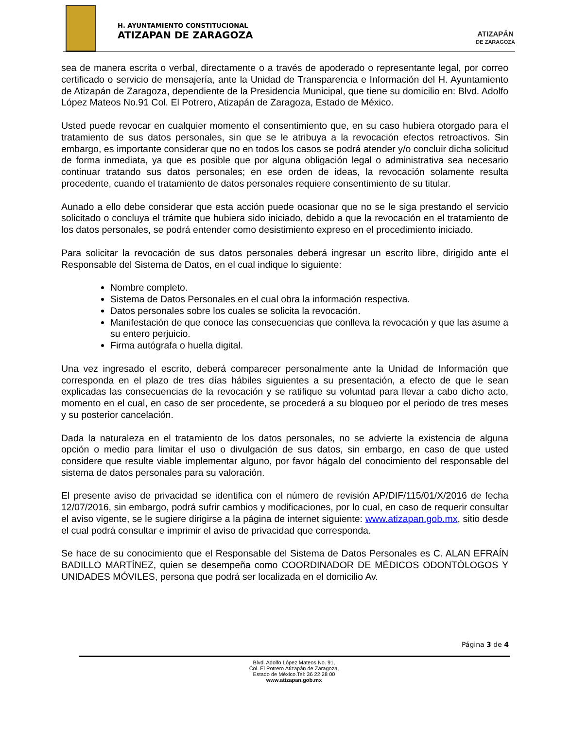H. AYUNTAMIENTO CONSTITUCIONAL
ATIZAPAN DE ZARAGOZA
ATIZAPÁN
DE ZARAGOZA
sea de manera escrita o verbal, directamente o a través de apoderado o representante legal, por correo certificado o servicio de mensajería, ante la Unidad de Transparencia e Información del H. Ayuntamiento de Atizapán de Zaragoza, dependiente de la Presidencia Municipal, que tiene su domicilio en: Blvd. Adolfo López Mateos No.91 Col. El Potrero, Atizapán de Zaragoza, Estado de México.
Usted puede revocar en cualquier momento el consentimiento que, en su caso hubiera otorgado para el tratamiento de sus datos personales, sin que se le atribuya a la revocación efectos retroactivos. Sin embargo, es importante considerar que no en todos los casos se podrá atender y/o concluir dicha solicitud de forma inmediata, ya que es posible que por alguna obligación legal o administrativa sea necesario continuar tratando sus datos personales; en ese orden de ideas, la revocación solamente resulta procedente, cuando el tratamiento de datos personales requiere consentimiento de su titular.
Aunado a ello debe considerar que esta acción puede ocasionar que no se le siga prestando el servicio solicitado o concluya el trámite que hubiera sido iniciado, debido a que la revocación en el tratamiento de los datos personales, se podrá entender como desistimiento expreso en el procedimiento iniciado.
Para solicitar la revocación de sus datos personales deberá ingresar un escrito libre, dirigido ante el Responsable del Sistema de Datos, en el cual indique lo siguiente:
Nombre completo.
Sistema de Datos Personales en el cual obra la información respectiva.
Datos personales sobre los cuales se solicita la revocación.
Manifestación de que conoce las consecuencias que conlleva la revocación y que las asume a su entero perjuicio.
Firma autógrafa o huella digital.
Una vez ingresado el escrito, deberá comparecer personalmente ante la Unidad de Información que corresponda en el plazo de tres días hábiles siguientes a su presentación, a efecto de que le sean explicadas las consecuencias de la revocación y se ratifique su voluntad para llevar a cabo dicho acto, momento en el cual, en caso de ser procedente, se procederá a su bloqueo por el periodo de tres meses y su posterior cancelación.
Dada la naturaleza en el tratamiento de los datos personales, no se advierte la existencia de alguna opción o medio para limitar el uso o divulgación de sus datos, sin embargo, en caso de que usted considere que resulte viable implementar alguno, por favor hágalo del conocimiento del responsable del sistema de datos personales para su valoración.
El presente aviso de privacidad se identifica con el número de revisión AP/DIF/115/01/X/2016 de fecha 12/07/2016, sin embargo, podrá sufrir cambios y modificaciones, por lo cual, en caso de requerir consultar el aviso vigente, se le sugiere dirigirse a la página de internet siguiente: www.atizapan.gob.mx, sitio desde el cual podrá consultar e imprimir el aviso de privacidad que corresponda.
Se hace de su conocimiento que el Responsable del Sistema de Datos Personales es C. ALAN EFRAÍN BADILLO MARTÍNEZ, quien se desempeña como COORDINADOR DE MÉDICOS ODONTÓLOGOS Y UNIDADES MÓVILES, persona que podrá ser localizada en el domicilio Av.
Página 3 de 4
Blvd. Adolfo López Mateos No. 91,
Col. El Potrero Atizapán de Zaragoza,
Estado de México.Tel: 36 22 28 00
www.atizapan.gob.mx